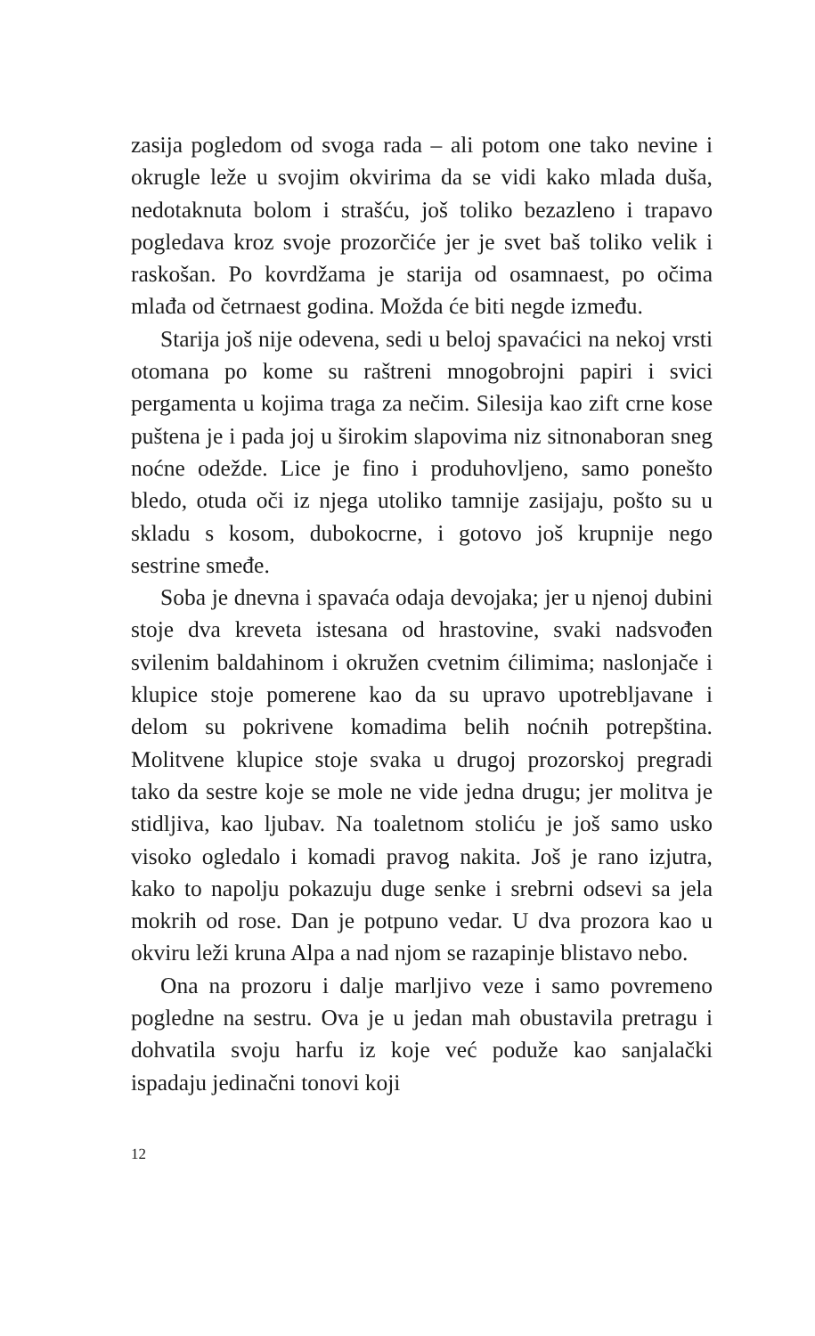zasija pogledom od svoga rada – ali potom one tako nevine i okrugle leže u svojim okvirima da se vidi kako mlada duša, nedotaknuta bolom i strašću, još toliko bezazleno i trapavo pogledava kroz svoje prozorčiće jer je svet baš toliko velik i raskošan. Po kovrdžama je starija od osamnaest, po očima mlađa od četrnaest godina. Možda će biti negde između.
Starija još nije odevena, sedi u beloj spavaćici na nekoj vrsti otomana po kome su raštreni mnogobrojni papiri i svici pergamenta u kojima traga za nečim. Silesija kao zift crne kose puštena je i pada joj u širokim slapovima niz sitnonaboran sneg noćne odežde. Lice je fino i produhovljeno, samo ponešto bledo, otuda oči iz njega utoliko tamnije zasijaju, pošto su u skladu s kosom, dubokocrne, i gotovo još krupnije nego sestrine smeđe.
Soba je dnevna i spavaća odaja devojaka; jer u njenoj dubini stoje dva kreveta istesana od hrastovine, svaki nadsvođen svilenim baldahinom i okružen cvetnim ćilimima; naslonjače i klupice stoje pomerene kao da su upravo upotrebljavane i delom su pokrivene komadima belih noćnih potrepština. Molitvene klupice stoje svaka u drugoj prozorskoj pregradi tako da sestre koje se mole ne vide jedna drugu; jer molitva je stidljiva, kao ljubav. Na toaletnom stoliću je još samo usko visoko ogledalo i komadi pravog nakita. Još je rano izjutra, kako to napolju pokazuju duge senke i srebrni odsevi sa jela mokrih od rose. Dan je potpuno vedar. U dva prozora kao u okviru leži kruna Alpa a nad njom se razapinje blistavo nebo.
Ona na prozoru i dalje marljivo veze i samo povremeno pogledne na sestru. Ova je u jedan mah obustavila pretragu i dohvatila svoju harfu iz koje već podu­že kao sanjalački ispadaju jedinačni tonovi koji
12